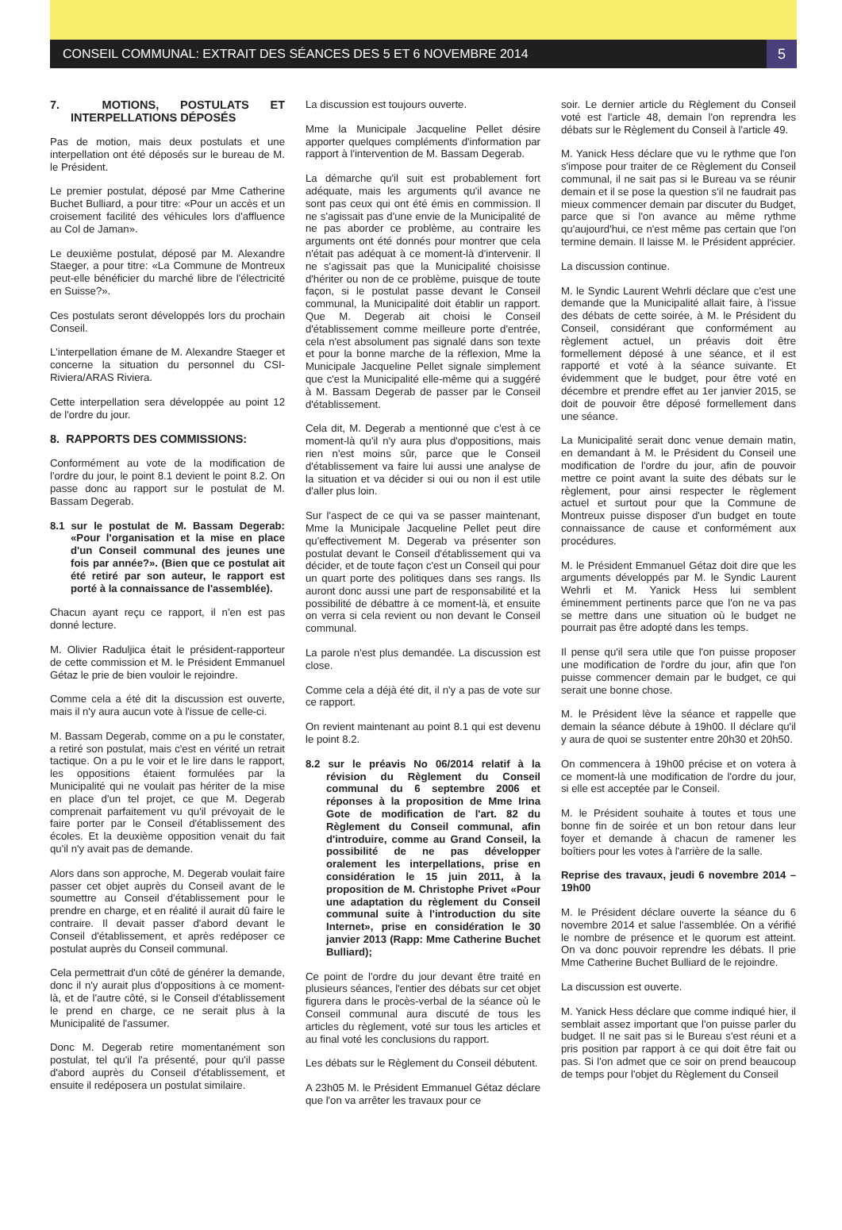CONSEIL COMMUNAL: EXTRAIT DES SÉANCES DES 5 ET 6 NOVEMBRE 2014
5
7. MOTIONS, POSTULATS ET INTERPELLATIONS DÉPOSÉS
Pas de motion, mais deux postulats et une interpellation ont été déposés sur le bureau de M. le Président.
Le premier postulat, déposé par Mme Catherine Buchet Bulliard, a pour titre: «Pour un accès et un croisement facilité des véhicules lors d'affluence au Col de Jaman».
Le deuxième postulat, déposé par M. Alexandre Staeger, a pour titre: «La Commune de Montreux peut-elle bénéficier du marché libre de l'électricité en Suisse?».
Ces postulats seront développés lors du prochain Conseil.
L'interpellation émane de M. Alexandre Staeger et concerne la situation du personnel du CSI-Riviera/ARAS Riviera.
Cette interpellation sera développée au point 12 de l'ordre du jour.
8. RAPPORTS DES COMMISSIONS:
Conformément au vote de la modification de l'ordre du jour, le point 8.1 devient le point 8.2. On passe donc au rapport sur le postulat de M. Bassam Degerab.
8.1 sur le postulat de M. Bassam Degerab: «Pour l'organisation et la mise en place d'un Conseil communal des jeunes une fois par année?». (Bien que ce postulat ait été retiré par son auteur, le rapport est porté à la connaissance de l'assemblée).
Chacun ayant reçu ce rapport, il n'en est pas donné lecture.
M. Olivier Raduljica était le président-rapporteur de cette commission et M. le Président Emmanuel Gétaz le prie de bien vouloir le rejoindre.
Comme cela a été dit la discussion est ouverte, mais il n'y aura aucun vote à l'issue de celle-ci.
M. Bassam Degerab, comme on a pu le constater, a retiré son postulat, mais c'est en vérité un retrait tactique. On a pu le voir et le lire dans le rapport, les oppositions étaient formulées par la Municipalité qui ne voulait pas hériter de la mise en place d'un tel projet, ce que M. Degerab comprenait parfaitement vu qu'il prévoyait de le faire porter par le Conseil d'établissement des écoles. Et la deuxième opposition venait du fait qu'il n'y avait pas de demande.
Alors dans son approche, M. Degerab voulait faire passer cet objet auprès du Conseil avant de le soumettre au Conseil d'établissement pour le prendre en charge, et en réalité il aurait dû faire le contraire. Il devait passer d'abord devant le Conseil d'établissement, et après redéposer ce postulat auprès du Conseil communal.
Cela permettrait d'un côté de générer la demande, donc il n'y aurait plus d'oppositions à ce moment-là, et de l'autre côté, si le Conseil d'établissement le prend en charge, ce ne serait plus à la Municipalité de l'assumer.
Donc M. Degerab retire momentanément son postulat, tel qu'il l'a présenté, pour qu'il passe d'abord auprès du Conseil d'établissement, et ensuite il redéposera un postulat similaire.
La discussion est toujours ouverte.
Mme la Municipale Jacqueline Pellet désire apporter quelques compléments d'information par rapport à l'intervention de M. Bassam Degerab.
La démarche qu'il suit est probablement fort adéquate, mais les arguments qu'il avance ne sont pas ceux qui ont été émis en commission. Il ne s'agissait pas d'une envie de la Municipalité de ne pas aborder ce problème, au contraire les arguments ont été donnés pour montrer que cela n'était pas adéquat à ce moment-là d'intervenir. Il ne s'agissait pas que la Municipalité choisisse d'hériter ou non de ce problème, puisque de toute façon, si le postulat passe devant le Conseil communal, la Municipalité doit établir un rapport. Que M. Degerab ait choisi le Conseil d'établissement comme meilleure porte d'entrée, cela n'est absolument pas signalé dans son texte et pour la bonne marche de la réflexion, Mme la Municipale Jacqueline Pellet signale simplement que c'est la Municipalité elle-même qui a suggéré à M. Bassam Degerab de passer par le Conseil d'établissement.
Cela dit, M. Degerab a mentionné que c'est à ce moment-là qu'il n'y aura plus d'oppositions, mais rien n'est moins sûr, parce que le Conseil d'établissement va faire lui aussi une analyse de la situation et va décider si oui ou non il est utile d'aller plus loin.
Sur l'aspect de ce qui va se passer maintenant, Mme la Municipale Jacqueline Pellet peut dire qu'effectivement M. Degerab va présenter son postulat devant le Conseil d'établissement qui va décider, et de toute façon c'est un Conseil qui pour un quart porte des politiques dans ses rangs. Ils auront donc aussi une part de responsabilité et la possibilité de débattre à ce moment-là, et ensuite on verra si cela revient ou non devant le Conseil communal.
La parole n'est plus demandée. La discussion est close.
Comme cela a déjà été dit, il n'y a pas de vote sur ce rapport.
On revient maintenant au point 8.1 qui est devenu le point 8.2.
8.2 sur le préavis No 06/2014 relatif à la révision du Règlement du Conseil communal du 6 septembre 2006 et réponses à la proposition de Mme Irina Gote de modification de l'art. 82 du Règlement du Conseil communal, afin d'introduire, comme au Grand Conseil, la possibilité de ne pas développer oralement les interpellations, prise en considération le 15 juin 2011, à la proposition de M. Christophe Privet «Pour une adaptation du règlement du Conseil communal suite à l'introduction du site Internet», prise en considération le 30 janvier 2013 (Rapp: Mme Catherine Buchet Bulliard);
Ce point de l'ordre du jour devant être traité en plusieurs séances, l'entier des débats sur cet objet figurera dans le procès-verbal de la séance où le Conseil communal aura discuté de tous les articles du règlement, voté sur tous les articles et au final voté les conclusions du rapport.
Les débats sur le Règlement du Conseil débutent.
A 23h05 M. le Président Emmanuel Gétaz déclare que l'on va arrêter les travaux pour ce
soir. Le dernier article du Règlement du Conseil voté est l'article 48, demain l'on reprendra les débats sur le Règlement du Conseil à l'article 49.
M. Yanick Hess déclare que vu le rythme que l'on s'impose pour traiter de ce Règlement du Conseil communal, il ne sait pas si le Bureau va se réunir demain et il se pose la question s'il ne faudrait pas mieux commencer demain par discuter du Budget, parce que si l'on avance au même rythme qu'aujourd'hui, ce n'est même pas certain que l'on termine demain. Il laisse M. le Président apprécier.
La discussion continue.
M. le Syndic Laurent Wehrli déclare que c'est une demande que la Municipalité allait faire, à l'issue des débats de cette soirée, à M. le Président du Conseil, considérant que conformément au règlement actuel, un préavis doit être formellement déposé à une séance, et il est rapporté et voté à la séance suivante. Et évidemment que le budget, pour être voté en décembre et prendre effet au 1er janvier 2015, se doit de pouvoir être déposé formellement dans une séance.
La Municipalité serait donc venue demain matin, en demandant à M. le Président du Conseil une modification de l'ordre du jour, afin de pouvoir mettre ce point avant la suite des débats sur le règlement, pour ainsi respecter le règlement actuel et surtout pour que la Commune de Montreux puisse disposer d'un budget en toute connaissance de cause et conformément aux procédures.
M. le Président Emmanuel Gétaz doit dire que les arguments développés par M. le Syndic Laurent Wehrli et M. Yanick Hess lui semblent éminemment pertinents parce que l'on ne va pas se mettre dans une situation où le budget ne pourrait pas être adopté dans les temps.
Il pense qu'il sera utile que l'on puisse proposer une modification de l'ordre du jour, afin que l'on puisse commencer demain par le budget, ce qui serait une bonne chose.
M. le Président lève la séance et rappelle que demain la séance débute à 19h00. Il déclare qu'il y aura de quoi se sustenter entre 20h30 et 20h50.
On commencera à 19h00 précise et on votera à ce moment-là une modification de l'ordre du jour, si elle est acceptée par le Conseil.
M. le Président souhaite à toutes et tous une bonne fin de soirée et un bon retour dans leur foyer et demande à chacun de ramener les boîtiers pour les votes à l'arrière de la salle.
Reprise des travaux, jeudi 6 novembre 2014 – 19h00
M. le Président déclare ouverte la séance du 6 novembre 2014 et salue l'assemblée. On a vérifié le nombre de présence et le quorum est atteint. On va donc pouvoir reprendre les débats. Il prie Mme Catherine Buchet Bulliard de le rejoindre.
La discussion est ouverte.
M. Yanick Hess déclare que comme indiqué hier, il semblait assez important que l'on puisse parler du budget. Il ne sait pas si le Bureau s'est réuni et a pris position par rapport à ce qui doit être fait ou pas. Si l'on admet que ce soir on prend beaucoup de temps pour l'objet du Règlement du Conseil